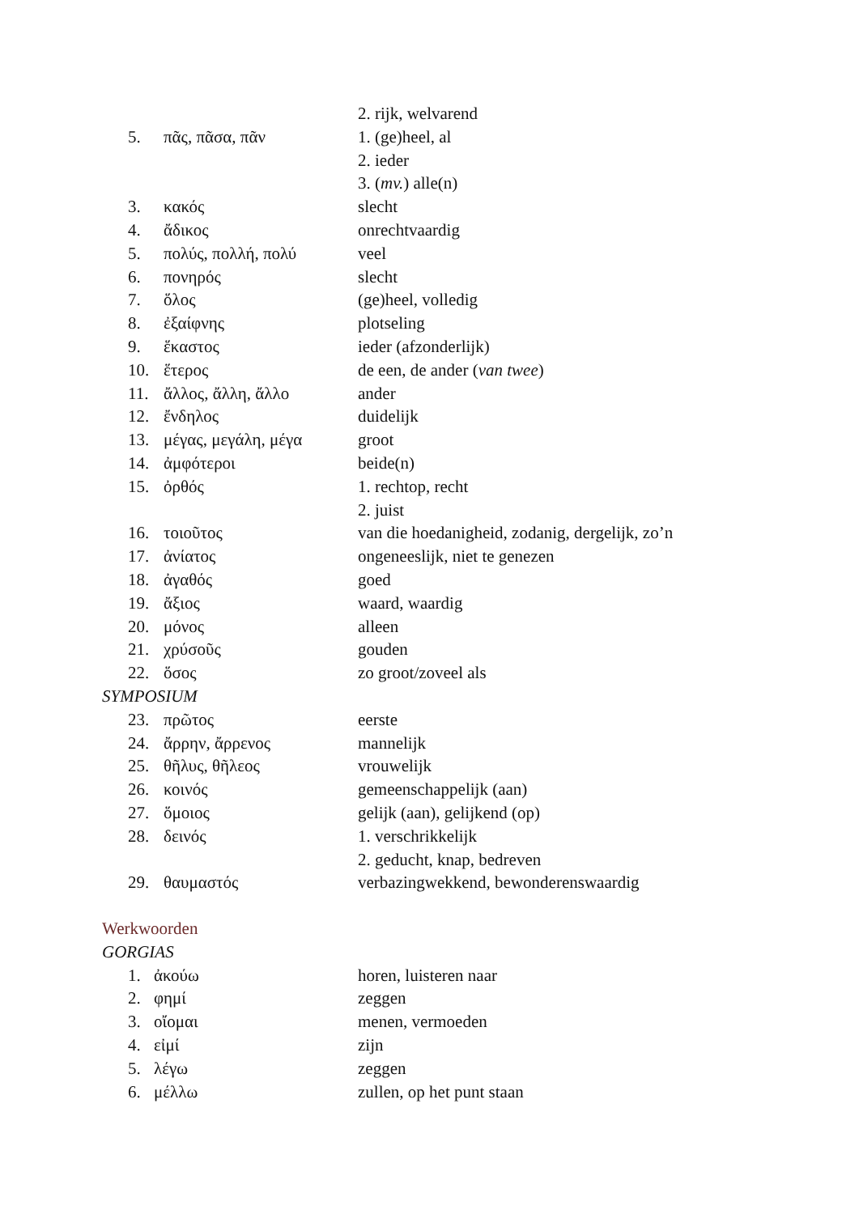2. rijk, welvarend
5. πᾶς, πᾶσα, πᾶν 1. (ge)heel, al
2. ieder
3. (mv.) alle(n)
3. κακός slecht
4. ἄδικος onrechtvaardig
5. πολύς, πολλή, πολύ veel
6. πονηρός slecht
7. ὅλος (ge)heel, volledig
8. ἐξαίφνης plotseling
9. ἕκαστος ieder (afzonderlijk)
10. ἕτερος de een, de ander (van twee)
11. ἄλλος, ἄλλη, ἄλλο ander
12. ἔνδηλος duidelijk
13. μέγας, μεγάλη, μέγα groot
14. ἀμφότεροι beide(n)
15. ὀρθός 1. rechtop, recht
2. juist
16. τοιοῦτος van die hoedanigheid, zodanig, dergelijk, zo’n
17. ἀνίατος ongeneeslijk, niet te genezen
18. ἀγαθός goed
19. ἄξιος waard, waardig
20. μόνος alleen
21. χρύσοῦς gouden
22. ὅσος zo groot/zoveel als
SYMPOSIUM
23. πρῶτος eerste
24. ἄρρην, ἄρρενος mannelijk
25. θῆλυς, θῆλεος vrouwelijk
26. κοινός gemeenschappelijk (aan)
27. ὅμοιος gelijk (aan), gelijkend (op)
28. δεινός 1. verschrikkelijk
2. geducht, knap, bedreven
29. θαυμαστός verbazingwekkend, bewonderenswaardig
Werkwoorden
GORGIAS
1. ἀκούω horen, luisteren naar
2. φημί zeggen
3. οἴομαι menen, vermoeden
4. εἰμί zijn
5. λέγω zeggen
6. μέλλω zullen, op het punt staan